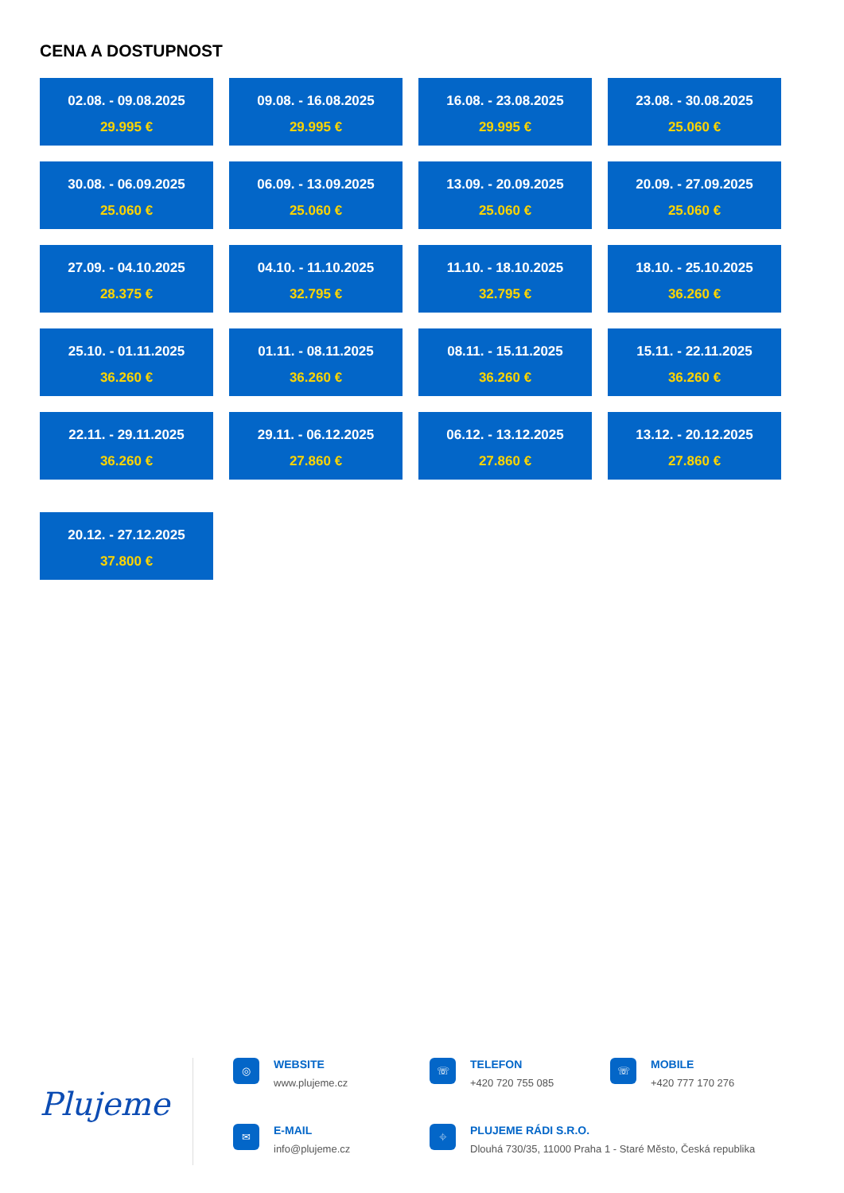CENA A DOSTUPNOST
02.08. - 09.08.2025
29.995 €
09.08. - 16.08.2025
29.995 €
16.08. - 23.08.2025
29.995 €
23.08. - 30.08.2025
25.060 €
30.08. - 06.09.2025
25.060 €
06.09. - 13.09.2025
25.060 €
13.09. - 20.09.2025
25.060 €
20.09. - 27.09.2025
25.060 €
27.09. - 04.10.2025
28.375 €
04.10. - 11.10.2025
32.795 €
11.10. - 18.10.2025
32.795 €
18.10. - 25.10.2025
36.260 €
25.10. - 01.11.2025
36.260 €
01.11. - 08.11.2025
36.260 €
08.11. - 15.11.2025
36.260 €
15.11. - 22.11.2025
36.260 €
22.11. - 29.11.2025
36.260 €
29.11. - 06.12.2025
27.860 €
06.12. - 13.12.2025
27.860 €
13.12. - 20.12.2025
27.860 €
20.12. - 27.12.2025
37.800 €
Plujeme
◎
WEBSITE
www.plujeme.cz
☏
TELEFON
+420 720 755 085
☏
MOBILE
+420 777 170 276
✉
E-MAIL
info@plujeme.cz
⌖
PLUJEME RÁDI S.R.O.
Dlouhá 730/35, 11000 Praha 1 - Staré Město, Česká republika